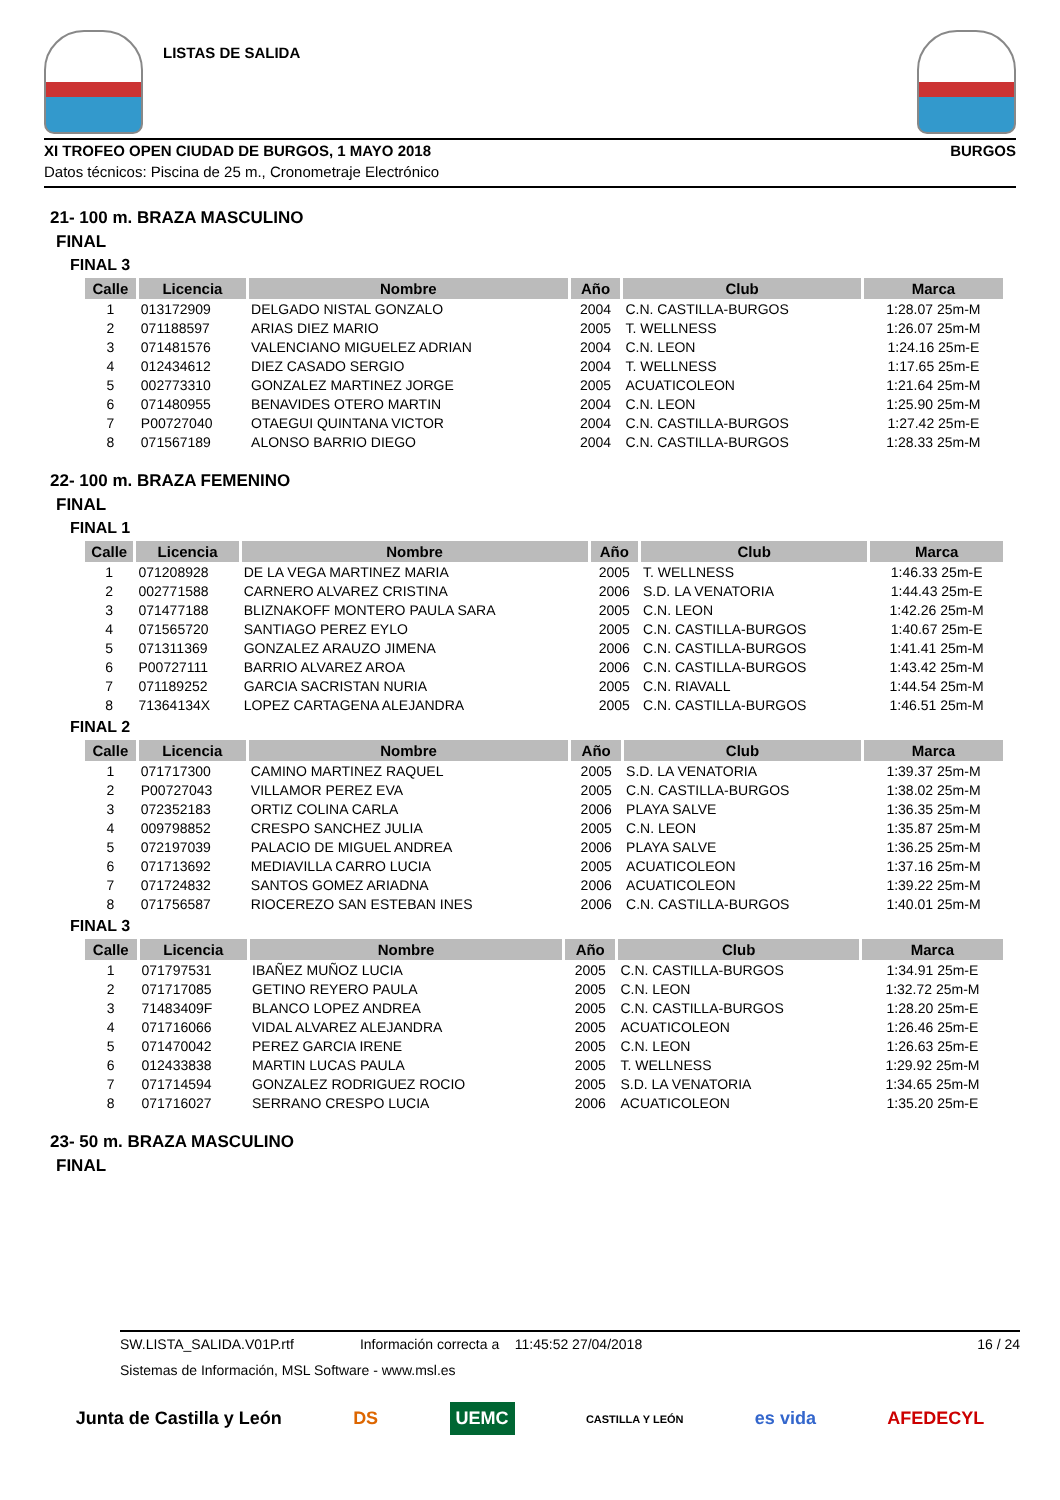LISTAS DE SALIDA
XI TROFEO OPEN CIUDAD DE BURGOS, 1 MAYO 2018 BURGOS
Datos técnicos: Piscina de 25 m., Cronometraje Electrónico
21- 100 m. BRAZA MASCULINO
FINAL
FINAL 3
| Calle | Licencia | Nombre | Año | Club | Marca |
| --- | --- | --- | --- | --- | --- |
| 1 | 013172909 | DELGADO NISTAL GONZALO | 2004 | C.N. CASTILLA-BURGOS | 1:28.07 25m-M |
| 2 | 071188597 | ARIAS DIEZ MARIO | 2005 | T. WELLNESS | 1:26.07 25m-M |
| 3 | 071481576 | VALENCIANO MIGUELEZ ADRIAN | 2004 | C.N. LEON | 1:24.16 25m-E |
| 4 | 012434612 | DIEZ CASADO SERGIO | 2004 | T. WELLNESS | 1:17.65 25m-E |
| 5 | 002773310 | GONZALEZ MARTINEZ JORGE | 2005 | ACUATICOLEON | 1:21.64 25m-M |
| 6 | 071480955 | BENAVIDES OTERO MARTIN | 2004 | C.N. LEON | 1:25.90 25m-M |
| 7 | P00727040 | OTAEGUI QUINTANA VICTOR | 2004 | C.N. CASTILLA-BURGOS | 1:27.42 25m-E |
| 8 | 071567189 | ALONSO BARRIO DIEGO | 2004 | C.N. CASTILLA-BURGOS | 1:28.33 25m-M |
22- 100 m. BRAZA FEMENINO
FINAL
FINAL 1
| Calle | Licencia | Nombre | Año | Club | Marca |
| --- | --- | --- | --- | --- | --- |
| 1 | 071208928 | DE LA VEGA MARTINEZ MARIA | 2005 | T. WELLNESS | 1:46.33 25m-E |
| 2 | 002771588 | CARNERO ALVAREZ CRISTINA | 2006 | S.D. LA VENATORIA | 1:44.43 25m-E |
| 3 | 071477188 | BLIZNAKOFF MONTERO PAULA SARA | 2005 | C.N. LEON | 1:42.26 25m-M |
| 4 | 071565720 | SANTIAGO PEREZ EYLO | 2005 | C.N. CASTILLA-BURGOS | 1:40.67 25m-E |
| 5 | 071311369 | GONZALEZ ARAUZO JIMENA | 2006 | C.N. CASTILLA-BURGOS | 1:41.41 25m-M |
| 6 | P00727111 | BARRIO ALVAREZ AROA | 2006 | C.N. CASTILLA-BURGOS | 1:43.42 25m-M |
| 7 | 071189252 | GARCIA SACRISTAN NURIA | 2005 | C.N. RIAVALL | 1:44.54 25m-M |
| 8 | 71364134X | LOPEZ CARTAGENA ALEJANDRA | 2005 | C.N. CASTILLA-BURGOS | 1:46.51 25m-M |
FINAL 2
| Calle | Licencia | Nombre | Año | Club | Marca |
| --- | --- | --- | --- | --- | --- |
| 1 | 071717300 | CAMINO MARTINEZ RAQUEL | 2005 | S.D. LA VENATORIA | 1:39.37 25m-M |
| 2 | P00727043 | VILLAMOR PEREZ EVA | 2005 | C.N. CASTILLA-BURGOS | 1:38.02 25m-M |
| 3 | 072352183 | ORTIZ COLINA CARLA | 2006 | PLAYA SALVE | 1:36.35 25m-M |
| 4 | 009798852 | CRESPO SANCHEZ JULIA | 2005 | C.N. LEON | 1:35.87 25m-M |
| 5 | 072197039 | PALACIO DE MIGUEL ANDREA | 2006 | PLAYA SALVE | 1:36.25 25m-M |
| 6 | 071713692 | MEDIAVILLA CARRO LUCIA | 2005 | ACUATICOLEON | 1:37.16 25m-M |
| 7 | 071724832 | SANTOS GOMEZ ARIADNA | 2006 | ACUATICOLEON | 1:39.22 25m-M |
| 8 | 071756587 | RIOCEREZO SAN ESTEBAN INES | 2006 | C.N. CASTILLA-BURGOS | 1:40.01 25m-M |
FINAL 3
| Calle | Licencia | Nombre | Año | Club | Marca |
| --- | --- | --- | --- | --- | --- |
| 1 | 071797531 | IBAÑEZ MUÑOZ LUCIA | 2005 | C.N. CASTILLA-BURGOS | 1:34.91 25m-E |
| 2 | 071717085 | GETINO REYERO PAULA | 2005 | C.N. LEON | 1:32.72 25m-M |
| 3 | 71483409F | BLANCO LOPEZ ANDREA | 2005 | C.N. CASTILLA-BURGOS | 1:28.20 25m-E |
| 4 | 071716066 | VIDAL ALVAREZ ALEJANDRA | 2005 | ACUATICOLEON | 1:26.46 25m-E |
| 5 | 071470042 | PEREZ GARCIA IRENE | 2005 | C.N. LEON | 1:26.63 25m-E |
| 6 | 012433838 | MARTIN LUCAS PAULA | 2005 | T. WELLNESS | 1:29.92 25m-M |
| 7 | 071714594 | GONZALEZ RODRIGUEZ ROCIO | 2005 | S.D. LA VENATORIA | 1:34.65 25m-M |
| 8 | 071716027 | SERRANO CRESPO LUCIA | 2006 | ACUATICOLEON | 1:35.20 25m-E |
23- 50 m. BRAZA MASCULINO
FINAL
SW.LISTA_SALIDA.V01P.rtf Información correcta a 11:45:52 27/04/2018 16 / 24
Sistemas de Información, MSL Software - www.msl.es
Junta de Castilla y León DS UEMC CASTILLA Y LEÓN es vida AFEDECYL